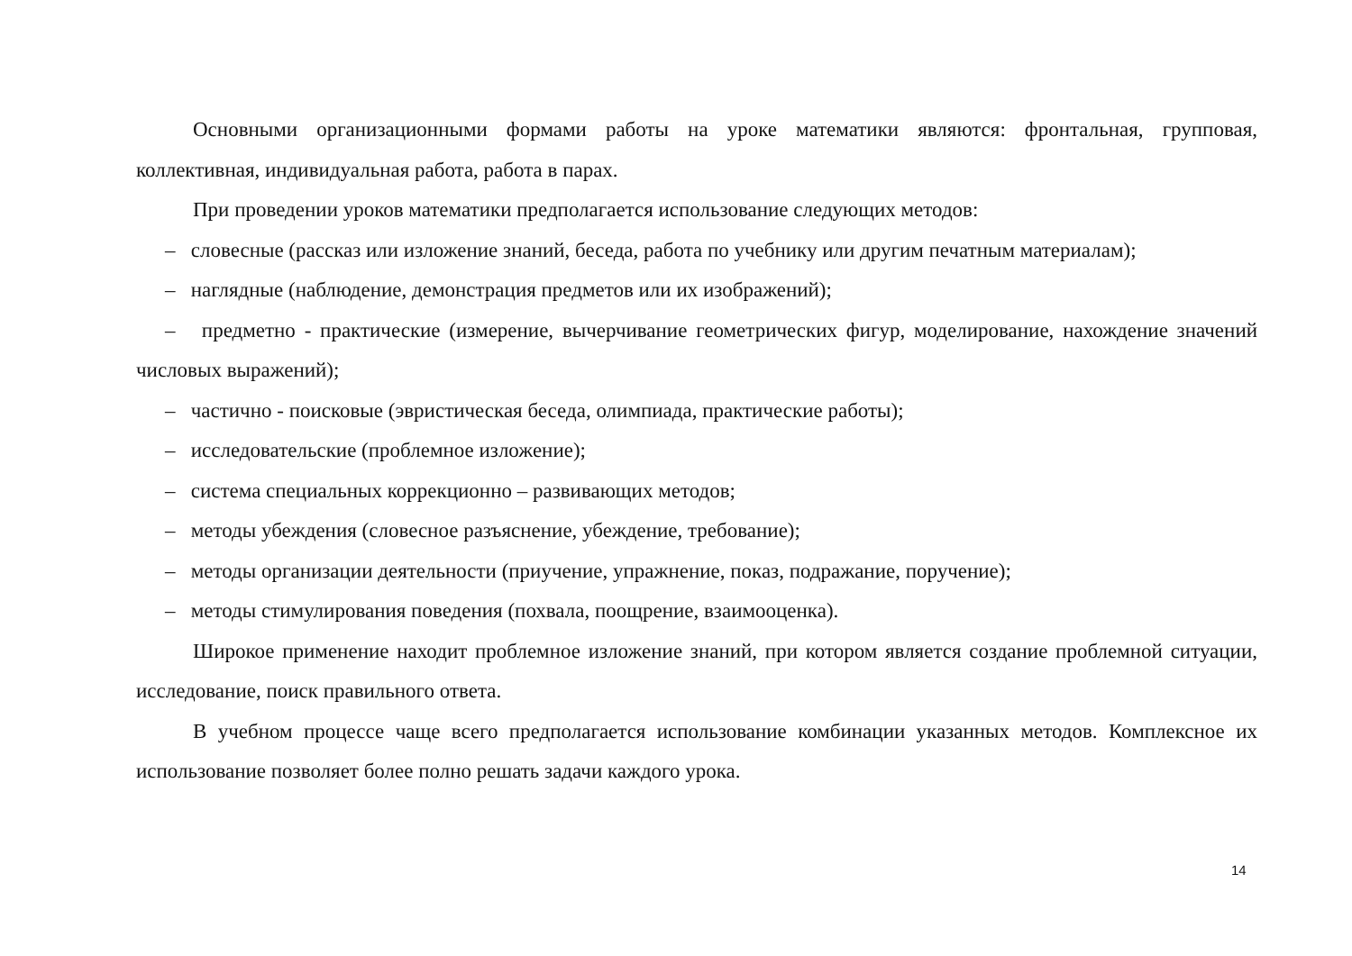Основными организационными формами работы на уроке математики являются: фронтальная, групповая, коллективная, индивидуальная работа, работа в парах.
При проведении уроков математики предполагается использование следующих методов:
– словесные (рассказ или изложение знаний, беседа, работа по учебнику или другим печатным материалам);
– наглядные (наблюдение, демонстрация предметов или их изображений);
– предметно - практические (измерение, вычерчивание геометрических фигур, моделирование, нахождение значений числовых выражений);
– частично - поисковые (эвристическая беседа, олимпиада, практические работы);
– исследовательские (проблемное изложение);
– система специальных коррекционно – развивающих методов;
– методы убеждения (словесное разъяснение, убеждение, требование);
– методы организации деятельности (приучение, упражнение, показ, подражание, поручение);
– методы стимулирования поведения (похвала, поощрение, взаимооценка).
Широкое применение находит проблемное изложение знаний, при котором является создание проблемной ситуации, исследование, поиск правильного ответа.
В учебном процессе чаще всего предполагается использование комбинации указанных методов. Комплексное их использование позволяет более полно решать задачи каждого урока.
14